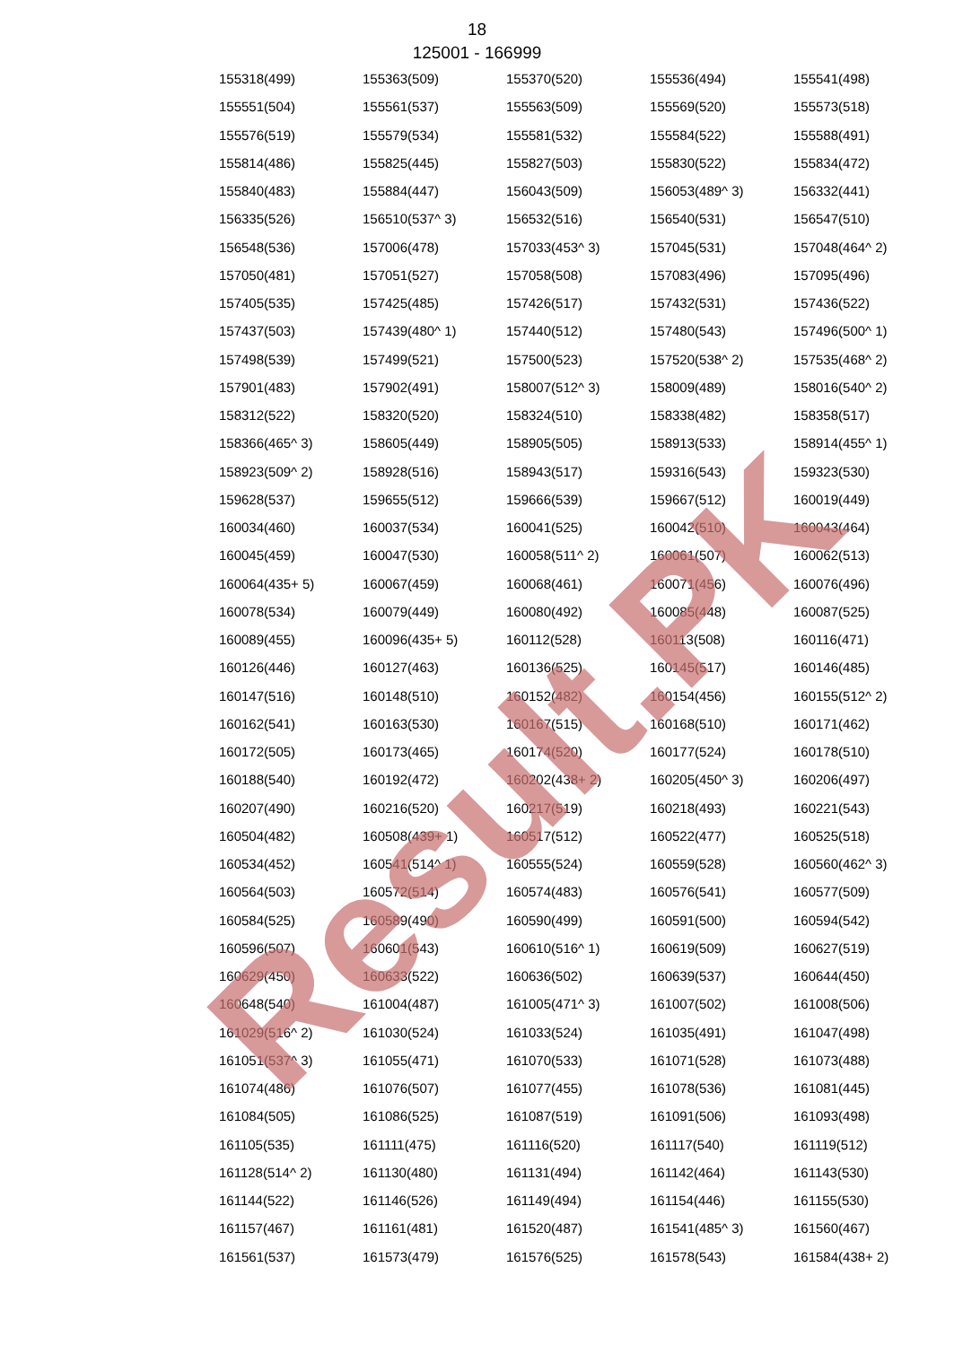18
125001 - 166999
| 155318(499) | 155363(509) | 155370(520) | 155536(494) | 155541(498) |
| 155551(504) | 155561(537) | 155563(509) | 155569(520) | 155573(518) |
| 155576(519) | 155579(534) | 155581(532) | 155584(522) | 155588(491) |
| 155814(486) | 155825(445) | 155827(503) | 155830(522) | 155834(472) |
| 155840(483) | 155884(447) | 156043(509) | 156053(489^ 3) | 156332(441) |
| 156335(526) | 156510(537^ 3) | 156532(516) | 156540(531) | 156547(510) |
| 156548(536) | 157006(478) | 157033(453^ 3) | 157045(531) | 157048(464^ 2) |
| 157050(481) | 157051(527) | 157058(508) | 157083(496) | 157095(496) |
| 157405(535) | 157425(485) | 157426(517) | 157432(531) | 157436(522) |
| 157437(503) | 157439(480^ 1) | 157440(512) | 157480(543) | 157496(500^ 1) |
| 157498(539) | 157499(521) | 157500(523) | 157520(538^ 2) | 157535(468^ 2) |
| 157901(483) | 157902(491) | 158007(512^ 3) | 158009(489) | 158016(540^ 2) |
| 158312(522) | 158320(520) | 158324(510) | 158338(482) | 158358(517) |
| 158366(465^ 3) | 158605(449) | 158905(505) | 158913(533) | 158914(455^ 1) |
| 158923(509^ 2) | 158928(516) | 158943(517) | 159316(543) | 159323(530) |
| 159628(537) | 159655(512) | 159666(539) | 159667(512) | 160019(449) |
| 160034(460) | 160037(534) | 160041(525) | 160042(510) | 160043(464) |
| 160045(459) | 160047(530) | 160058(511^ 2) | 160061(507) | 160062(513) |
| 160064(435+ 5) | 160067(459) | 160068(461) | 160071(456) | 160076(496) |
| 160078(534) | 160079(449) | 160080(492) | 160085(448) | 160087(525) |
| 160089(455) | 160096(435+ 5) | 160112(528) | 160113(508) | 160116(471) |
| 160126(446) | 160127(463) | 160136(525) | 160145(517) | 160146(485) |
| 160147(516) | 160148(510) | 160152(482) | 160154(456) | 160155(512^ 2) |
| 160162(541) | 160163(530) | 160167(515) | 160168(510) | 160171(462) |
| 160172(505) | 160173(465) | 160174(520) | 160177(524) | 160178(510) |
| 160188(540) | 160192(472) | 160202(438+ 2) | 160205(450^ 3) | 160206(497) |
| 160207(490) | 160216(520) | 160217(519) | 160218(493) | 160221(543) |
| 160504(482) | 160508(439+ 1) | 160517(512) | 160522(477) | 160525(518) |
| 160534(452) | 160541(514^ 1) | 160555(524) | 160559(528) | 160560(462^ 3) |
| 160564(503) | 160572(514) | 160574(483) | 160576(541) | 160577(509) |
| 160584(525) | 160589(490) | 160590(499) | 160591(500) | 160594(542) |
| 160596(507) | 160601(543) | 160610(516^ 1) | 160619(509) | 160627(519) |
| 160629(450) | 160633(522) | 160636(502) | 160639(537) | 160644(450) |
| 160648(540) | 161004(487) | 161005(471^ 3) | 161007(502) | 161008(506) |
| 161029(516^ 2) | 161030(524) | 161033(524) | 161035(491) | 161047(498) |
| 161051(537^ 3) | 161055(471) | 161070(533) | 161071(528) | 161073(488) |
| 161074(486) | 161076(507) | 161077(455) | 161078(536) | 161081(445) |
| 161084(505) | 161086(525) | 161087(519) | 161091(506) | 161093(498) |
| 161105(535) | 161111(475) | 161116(520) | 161117(540) | 161119(512) |
| 161128(514^ 2) | 161130(480) | 161131(494) | 161142(464) | 161143(530) |
| 161144(522) | 161146(526) | 161149(494) | 161154(446) | 161155(530) |
| 161157(467) | 161161(481) | 161520(487) | 161541(485^ 3) | 161560(467) |
| 161561(537) | 161573(479) | 161576(525) | 161578(543) | 161584(438+ 2) |
Result.PK